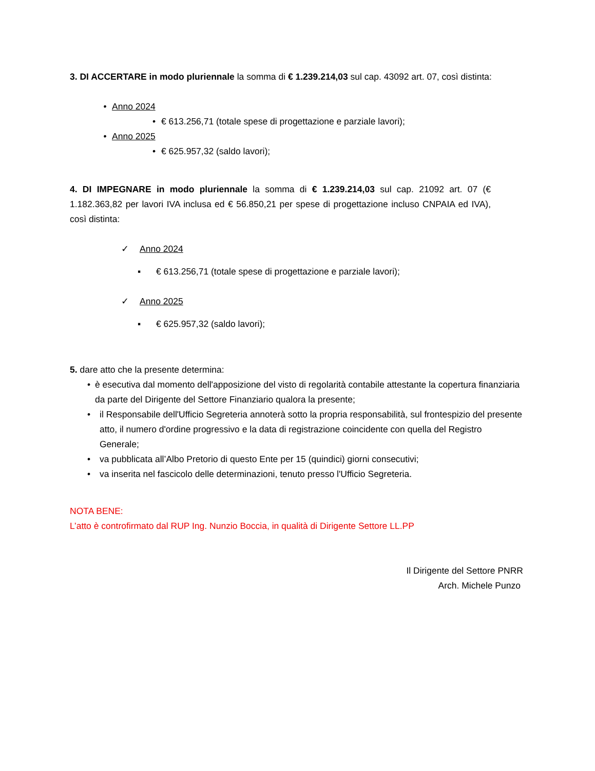3. DI ACCERTARE in modo pluriennale la somma di € 1.239.214,03 sul cap. 43092 art. 07, così distinta:
• Anno 2024
• € 613.256,71 (totale spese di progettazione e parziale lavori);
• Anno 2025
• € 625.957,32 (saldo lavori);
4. DI IMPEGNARE in modo pluriennale la somma di € 1.239.214,03 sul cap. 21092 art. 07 (€ 1.182.363,82 per lavori IVA inclusa ed € 56.850,21 per spese di progettazione incluso CNPAIA ed IVA), così distinta:
✓ Anno 2024
▪ € 613.256,71 (totale spese di progettazione e parziale lavori);
✓ Anno 2025
▪ € 625.957,32 (saldo lavori);
5. dare atto che la presente determina:
• è esecutiva dal momento dell'apposizione del visto di regolarità contabile attestante la copertura finanziaria da parte del Dirigente del Settore Finanziario qualora la presente;
• il Responsabile dell'Ufficio Segreteria annoterà sotto la propria responsabilità, sul frontespizio del presente atto, il numero d'ordine progressivo e la data di registrazione coincidente con quella del Registro Generale;
• va pubblicata all’Albo Pretorio di questo Ente per 15 (quindici) giorni consecutivi;
• va inserita nel fascicolo delle determinazioni, tenuto presso l'Ufficio Segreteria.
NOTA BENE:
L’atto è controfirmato dal RUP Ing. Nunzio Boccia, in qualità di Dirigente Settore LL.PP
Il Dirigente del Settore PNRR
Arch. Michele Punzo